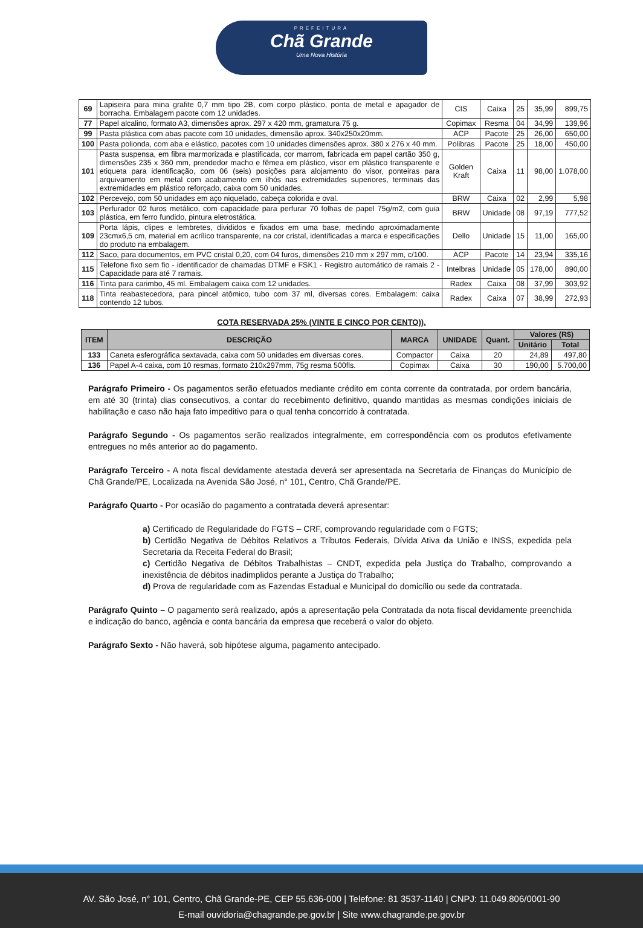PREFEITURA
Chã Grande
Uma Nova História
| 69 | Lapiseira para mina grafite 0,7 mm tipo 2B, com corpo plástico, ponta de metal e apagador de borracha. Embalagem pacote com 12 unidades. | CIS | Caixa | 25 | 35,99 | 899,75 |
| 77 | Papel alcalino, formato A3, dimensões aprox. 297 x 420 mm, gramatura 75 g. | Copimax | Resma | 04 | 34,99 | 139,96 |
| 99 | Pasta plástica com abas pacote com 10 unidades, dimensão aprox. 340x250x20mm. | ACP | Pacote | 25 | 26,00 | 650,00 |
| 100 | Pasta polionda, com aba e elástico, pacotes com 10 unidades dimensões aprox. 380 x 276 x 40 mm. | Polibras | Pacote | 25 | 18,00 | 450,00 |
| 101 | Pasta suspensa, em fibra marmorizada e plastificada, cor marrom, fabricada em papel cartão 350 g, dimensões 235 x 360 mm, prendedor macho e fêmea em plástico, visor em plástico transparente e etiqueta para identificação, com 06 (seis) posições para alojamento do visor, ponteiras para arquivamento em metal com acabamento em ilhós nas extremidades superiores, terminais das extremidades em plástico reforçado, caixa com 50 unidades. | Golden Kraft | Caixa | 11 | 98,00 | 1.078,00 |
| 102 | Percevejo, com 50 unidades em aço niquelado, cabeça colorida e oval. | BRW | Caixa | 02 | 2,99 | 5,98 |
| 103 | Perfurador 02 furos metálico, com capacidade para perfurar 70 folhas de papel 75g/m2, com guia plástica, em ferro fundido, pintura eletrostática. | BRW | Unidade | 08 | 97,19 | 777,52 |
| 109 | Porta lápis, clipes e lembretes, divididos e fixados em uma base, medindo aproximadamente 23cmx6,5 cm, material em acrílico transparente, na cor cristal, identificadas a marca e especificações do produto na embalagem. | Dello | Unidade | 15 | 11,00 | 165,00 |
| 112 | Saco, para documentos, em PVC cristal 0,20, com 04 furos, dimensões 210 mm x 297 mm, c/100. | ACP | Pacote | 14 | 23,94 | 335,16 |
| 115 | Telefone fixo sem fio - identificador de chamadas DTMF e FSK1 - Registro automático de ramais 2 - Capacidade para até 7 ramais. | Intelbras | Unidade | 05 | 178,00 | 890,00 |
| 116 | Tinta para carimbo, 45 ml. Embalagem caixa com 12 unidades. | Radex | Caixa | 08 | 37,99 | 303,92 |
| 118 | Tinta reabastecedora, para pincel atômico, tubo com 37 ml, diversas cores. Embalagem: caixa contendo 12 tubos. | Radex | Caixa | 07 | 38,99 | 272,93 |
COTA RESERVADA 25% (VINTE E CINCO POR CENTO)).
| ITEM | DESCRIÇÃO | MARCA | UNIDADE | Quant. | Valores (R$) | |
| --- | --- | --- | --- | --- | --- | --- |
| | | | | | Unitário | Total |
| 133 | Caneta esferográfica sextavada, caixa com 50 unidades em diversas cores. | Compactor | Caixa | 20 | 24,89 | 497,80 |
| 136 | Papel A-4 caixa, com 10 resmas, formato 210x297mm, 75g resma 500fls. | Copimax | Caixa | 30 | 190,00 | 5.700,00 |
Parágrafo Primeiro - Os pagamentos serão efetuados mediante crédito em conta corrente da contratada, por ordem bancária, em até 30 (trinta) dias consecutivos, a contar do recebimento definitivo, quando mantidas as mesmas condições iniciais de habilitação e caso não haja fato impeditivo para o qual tenha concorrido à contratada.
Parágrafo Segundo - Os pagamentos serão realizados integralmente, em correspondência com os produtos efetivamente entregues no mês anterior ao do pagamento.
Parágrafo Terceiro - A nota fiscal devidamente atestada deverá ser apresentada na Secretaria de Finanças do Município de Chã Grande/PE, Localizada na Avenida São José, n° 101, Centro, Chã Grande/PE.
Parágrafo Quarto - Por ocasião do pagamento a contratada deverá apresentar:
a) Certificado de Regularidade do FGTS – CRF, comprovando regularidade com o FGTS;
b) Certidão Negativa de Débitos Relativos a Tributos Federais, Dívida Ativa da União e INSS, expedida pela Secretaria da Receita Federal do Brasil;
c) Certidão Negativa de Débitos Trabalhistas – CNDT, expedida pela Justiça do Trabalho, comprovando a inexistência de débitos inadimplidos perante a Justiça do Trabalho;
d) Prova de regularidade com as Fazendas Estadual e Municipal do domicílio ou sede da contratada.
Parágrafo Quinto – O pagamento será realizado, após a apresentação pela Contratada da nota fiscal devidamente preenchida e indicação do banco, agência e conta bancária da empresa que receberá o valor do objeto.
Parágrafo Sexto - Não haverá, sob hipótese alguma, pagamento antecipado.
AV. São José, n° 101, Centro, Chã Grande-PE, CEP 55.636-000 | Telefone: 81 3537-1140 | CNPJ: 11.049.806/0001-90
E-mail ouvidoria@chagrande.pe.gov.br | Site www.chagrande.pe.gov.br